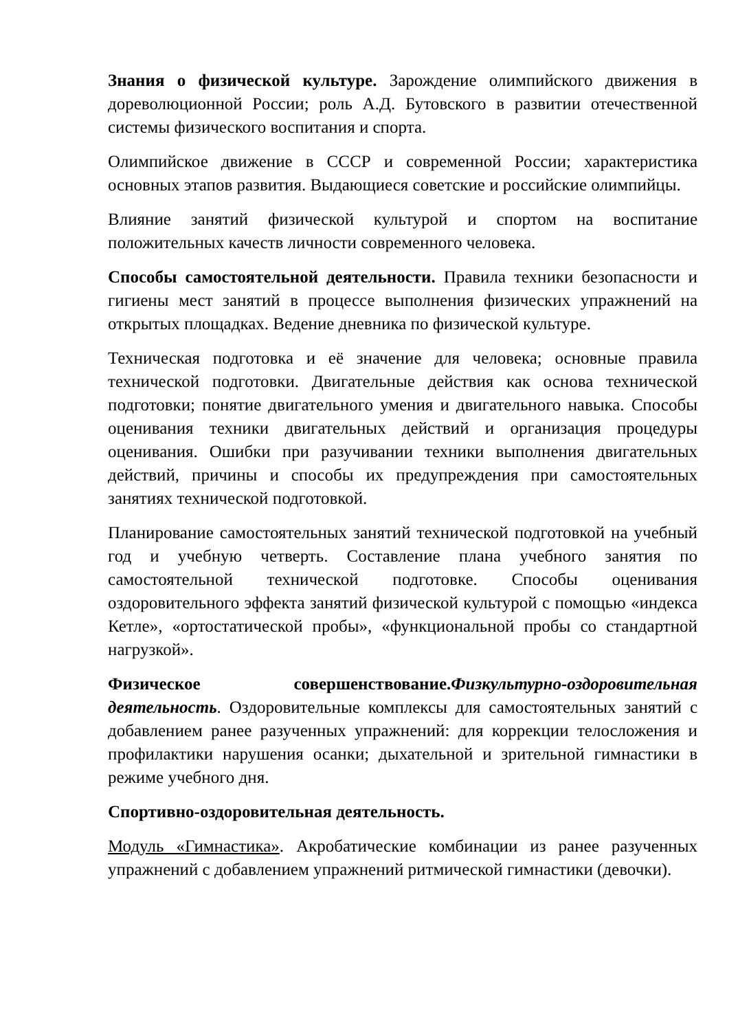Знания о физической культуре. Зарождение олимпийского движения в дореволюционной России; роль А.Д. Бутовского в развитии отечественной системы физического воспитания и спорта.
Олимпийское движение в СССР и современной России; характеристика основных этапов развития. Выдающиеся советские и российские олимпийцы.
Влияние занятий физической культурой и спортом на воспитание положительных качеств личности современного человека.
Способы самостоятельной деятельности. Правила техники безопасности и гигиены мест занятий в процессе выполнения физических упражнений на открытых площадках. Ведение дневника по физической культуре.
Техническая подготовка и её значение для человека; основные правила технической подготовки. Двигательные действия как основа технической подготовки; понятие двигательного умения и двигательного навыка. Способы оценивания техники двигательных действий и организация процедуры оценивания. Ошибки при разучивании техники выполнения двигательных действий, причины и способы их предупреждения при самостоятельных занятиях технической подготовкой.
Планирование самостоятельных занятий технической подготовкой на учебный год и учебную четверть. Составление плана учебного занятия по самостоятельной технической подготовке. Способы оценивания оздоровительного эффекта занятий физической культурой с помощью «индекса Кетле», «ортостатической пробы», «функциональной пробы со стандартной нагрузкой».
Физическое совершенствование.Физкультурно-оздоровительная деятельность. Оздоровительные комплексы для самостоятельных занятий с добавлением ранее разученных упражнений: для коррекции телосложения и профилактики нарушения осанки; дыхательной и зрительной гимнастики в режиме учебного дня.
Спортивно-оздоровительная деятельность.
Модуль «Гимнастика». Акробатические комбинации из ранее разученных упражнений с добавлением упражнений ритмической гимнастики (девочки).